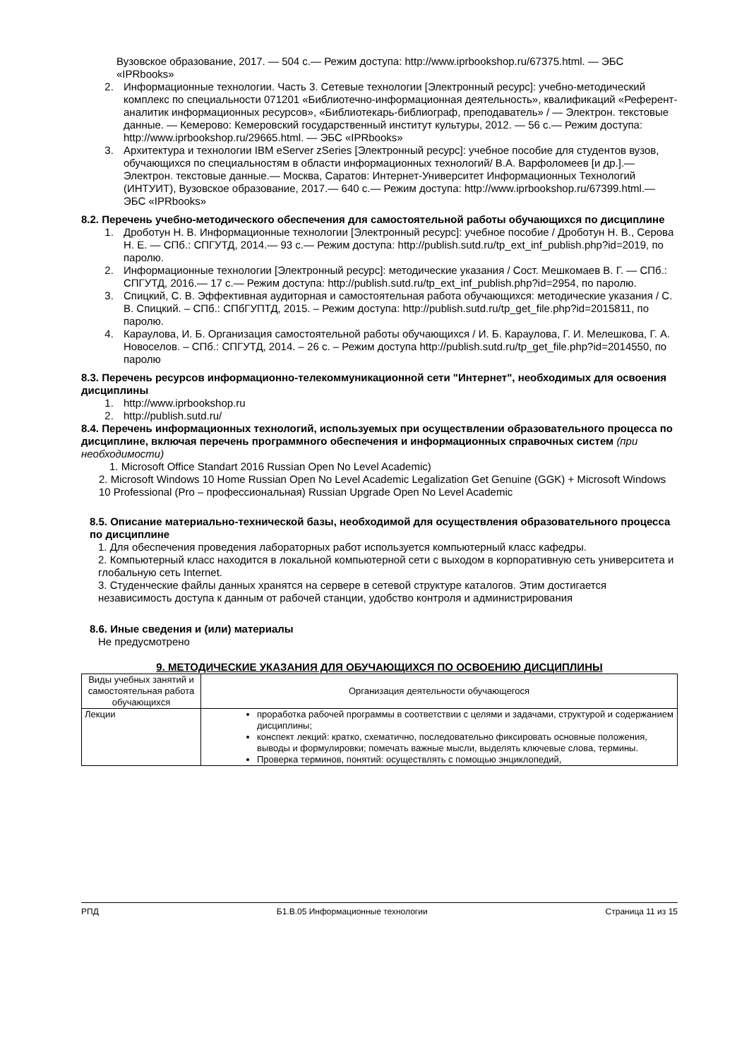Вузовское образование, 2017. — 504 c.— Режим доступа: http://www.iprbookshop.ru/67375.html. — ЭБС «IPRbooks»
2. Информационные технологии. Часть 3. Сетевые технологии [Электронный ресурс]: учебно-методический комплекс по специальности 071201 «Библиотечно-информационная деятельность», квалификаций «Референт-аналитик информационных ресурсов», «Библиотекарь-библиограф, преподаватель» / — Электрон. текстовые данные. — Кемерово: Кемеровский государственный институт культуры, 2012. — 56 c.— Режим доступа: http://www.iprbookshop.ru/29665.html. — ЭБС «IPRbooks»
3. Архитектура и технологии IBM eServer zSeries [Электронный ресурс]: учебное пособие для студентов вузов, обучающихся по специальностям в области информационных технологий/ В.А. Варфоломеев [и др.].— Электрон. текстовые данные.— Москва, Саратов: Интернет-Университет Информационных Технологий (ИНТУИТ), Вузовское образование, 2017.— 640 c.— Режим доступа: http://www.iprbookshop.ru/67399.html.— ЭБС «IPRbooks»
8.2. Перечень учебно-методического обеспечения для самостоятельной работы обучающихся по дисциплине
1. Дроботун Н. В. Информационные технологии [Электронный ресурс]: учебное пособие / Дроботун Н. В., Серова Н. Е. — СПб.: СПГУТД, 2014.— 93 с.— Режим доступа: http://publish.sutd.ru/tp_ext_inf_publish.php?id=2019, по паролю.
2. Информационные технологии [Электронный ресурс]: методические указания / Сост. Мешкомаев В. Г. — СПб.: СПГУТД, 2016.— 17 с.— Режим доступа: http://publish.sutd.ru/tp_ext_inf_publish.php?id=2954, по паролю.
3. Спицкий, С. В. Эффективная аудиторная и самостоятельная работа обучающихся: методические указания / С. В. Спицкий. – СПб.: СПбГУПТД, 2015. – Режим доступа: http://publish.sutd.ru/tp_get_file.php?id=2015811, по паролю.
4. Караулова, И. Б. Организация самостоятельной работы обучающихся / И. Б. Караулова, Г. И. Мелешкова, Г. А. Новоселов. – СПб.: СПГУТД, 2014. – 26 с. – Режим доступа http://publish.sutd.ru/tp_get_file.php?id=2014550, по паролю
8.3. Перечень ресурсов информационно-телекоммуникационной сети "Интернет", необходимых для освоения дисциплины
1. http://www.iprbookshop.ru
2. http://publish.sutd.ru/
8.4. Перечень информационных технологий, используемых при осуществлении образовательного процесса по дисциплине, включая перечень программного обеспечения и информационных справочных систем (при необходимости)
1. Microsoft Office Standart 2016 Russian Open No Level Academic)
2. Microsoft Windows 10 Home Russian Open No Level Academic Legalization Get Genuine (GGK) + Microsoft Windows 10 Professional (Pro – профессиональная) Russian Upgrade Open No Level Academic
8.5. Описание материально-технической базы, необходимой для осуществления образовательного процесса по дисциплине
1. Для обеспечения проведения лабораторных работ используется компьютерный класс кафедры.
2. Компьютерный класс находится в локальной компьютерной сети с выходом в корпоративную сеть университета и глобальную сеть Internet.
3. Студенческие файлы данных хранятся на сервере в сетевой структуре каталогов. Этим достигается независимость доступа к данным от рабочей станции, удобство контроля и администрирования
8.6. Иные сведения и (или) материалы
Не предусмотрено
9. МЕТОДИЧЕСКИЕ УКАЗАНИЯ ДЛЯ ОБУЧАЮЩИХСЯ ПО ОСВОЕНИЮ ДИСЦИПЛИНЫ
| Виды учебных занятий и самостоятельная работа обучающихся | Организация деятельности обучающегося |
| Лекции | проработка рабочей программы в соответствии с целями и задачами, структурой и содержанием дисциплины; конспект лекций: кратко, схематично, последовательно фиксировать основные положения, выводы и формулировки; помечать важные мысли, выделять ключевые слова, термины. Проверка терминов, понятий: осуществлять с помощью энциклопедий, |
РПД Б1.В.05 Информационные технологии Страница 11 из 15